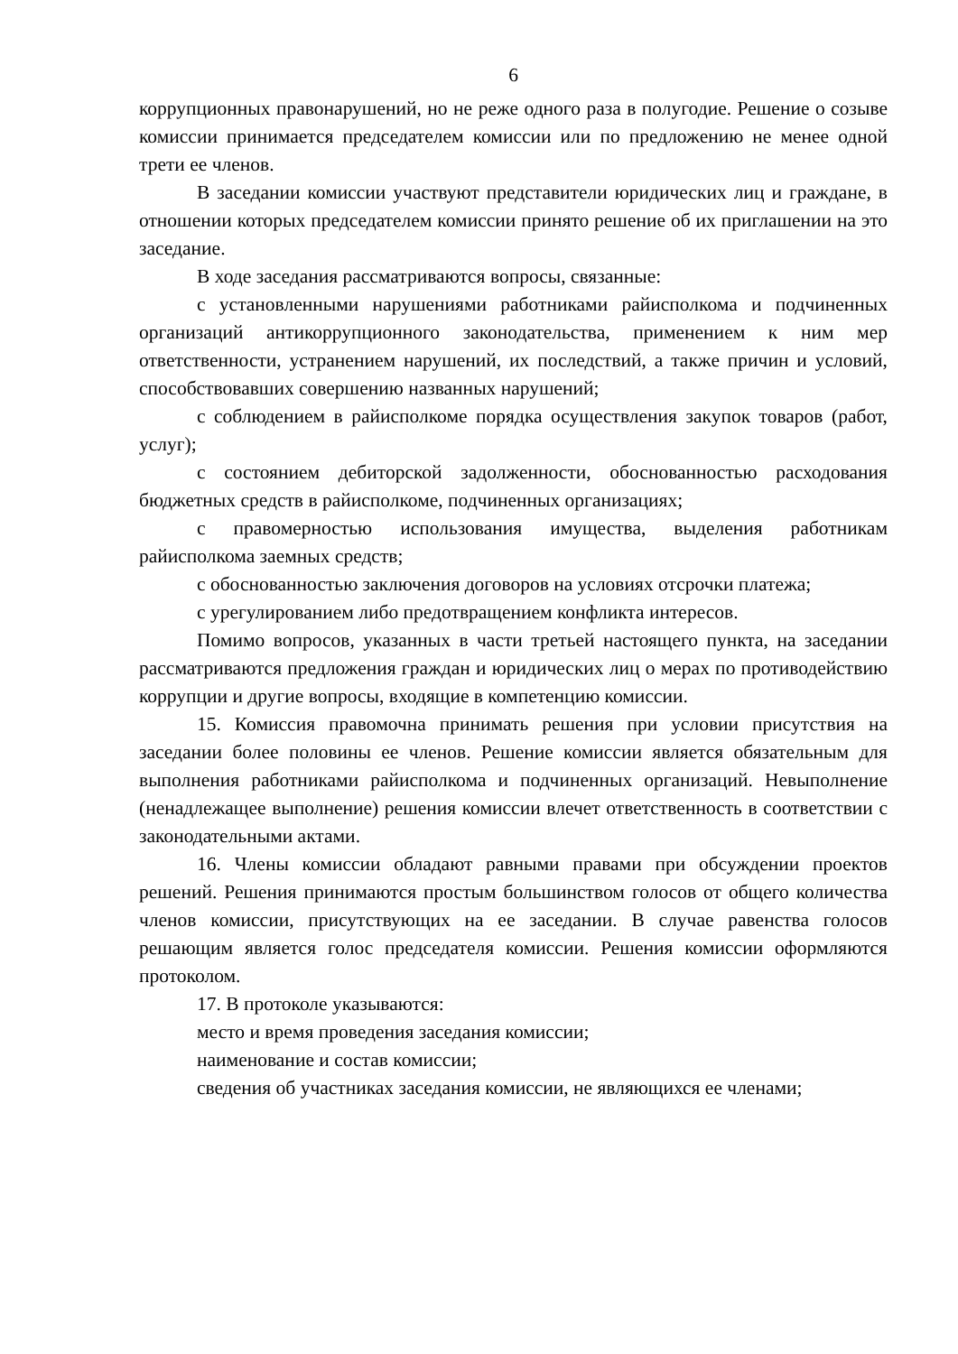6
коррупционных правонарушений, но не реже одного раза в полугодие. Решение о созыве комиссии принимается председателем комиссии или по предложению не менее одной трети ее членов.
В заседании комиссии участвуют представители юридических лиц и граждане, в отношении которых председателем комиссии принято решение об их приглашении на это заседание.
В ходе заседания рассматриваются вопросы, связанные:
с установленными нарушениями работниками райисполкома и подчиненных организаций антикоррупционного законодательства, применением к ним мер ответственности, устранением нарушений, их последствий, а также причин и условий, способствовавших совершению названных нарушений;
с соблюдением в райисполкоме порядка осуществления закупок товаров (работ, услуг);
с состоянием дебиторской задолженности, обоснованностью расходования бюджетных средств в райисполкоме, подчиненных организациях;
с правомерностью использования имущества, выделения работникам райисполкома заемных средств;
с обоснованностью заключения договоров на условиях отсрочки платежа;
с урегулированием либо предотвращением конфликта интересов.
Помимо вопросов, указанных в части третьей настоящего пункта, на заседании рассматриваются предложения граждан и юридических лиц о мерах по противодействию коррупции и другие вопросы, входящие в компетенцию комиссии.
15. Комиссия правомочна принимать решения при условии присутствия на заседании более половины ее членов. Решение комиссии является обязательным для выполнения работниками райисполкома и подчиненных организаций. Невыполнение (ненадлежащее выполнение) решения комиссии влечет ответственность в соответствии с законодательными актами.
16. Члены комиссии обладают равными правами при обсуждении проектов решений. Решения принимаются простым большинством голосов от общего количества членов комиссии, присутствующих на ее заседании. В случае равенства голосов решающим является голос председателя комиссии. Решения комиссии оформляются протоколом.
17. В протоколе указываются:
место и время проведения заседания комиссии;
наименование и состав комиссии;
сведения об участниках заседания комиссии, не являющихся ее членами;